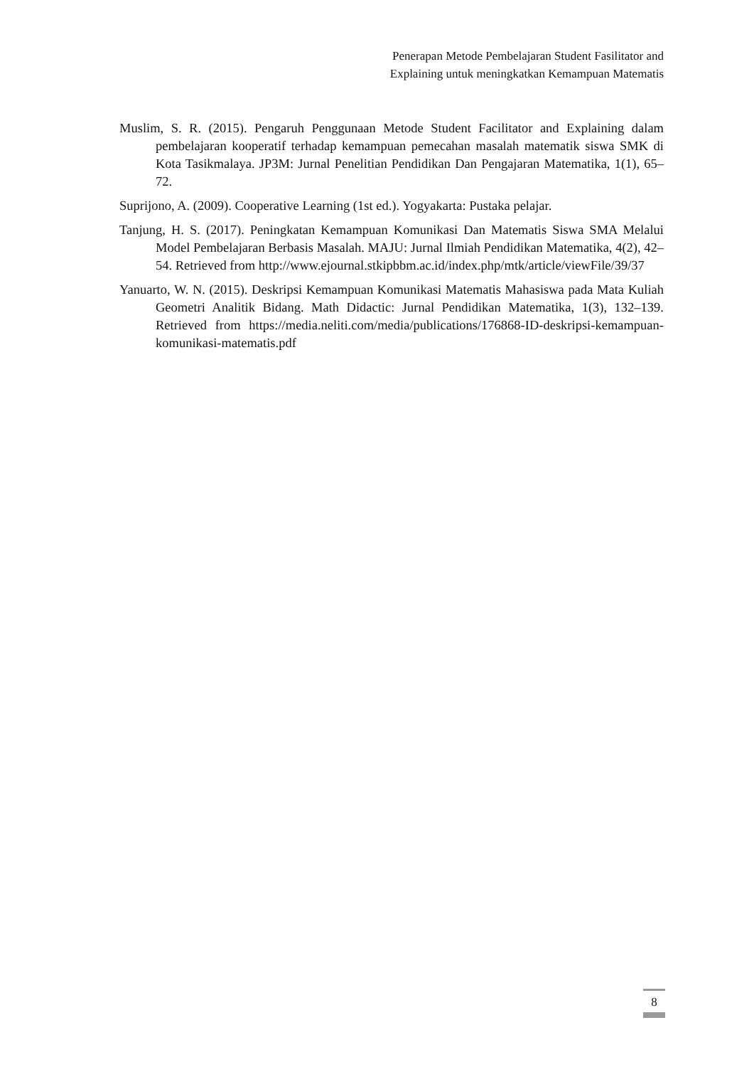Penerapan Metode Pembelajaran Student Fasilitator and
Explaining untuk meningkatkan Kemampuan Matematis
Muslim, S. R. (2015). Pengaruh Penggunaan Metode Student Facilitator and Explaining dalam pembelajaran kooperatif terhadap kemampuan pemecahan masalah matematik siswa SMK di Kota Tasikmalaya. JP3M: Jurnal Penelitian Pendidikan Dan Pengajaran Matematika, 1(1), 65–72.
Suprijono, A. (2009). Cooperative Learning (1st ed.). Yogyakarta: Pustaka pelajar.
Tanjung, H. S. (2017). Peningkatan Kemampuan Komunikasi Dan Matematis Siswa SMA Melalui Model Pembelajaran Berbasis Masalah. MAJU: Jurnal Ilmiah Pendidikan Matematika, 4(2), 42–54. Retrieved from http://www.ejournal.stkipbbm.ac.id/index.php/mtk/article/viewFile/39/37
Yanuarto, W. N. (2015). Deskripsi Kemampuan Komunikasi Matematis Mahasiswa pada Mata Kuliah Geometri Analitik Bidang. Math Didactic: Jurnal Pendidikan Matematika, 1(3), 132–139. Retrieved from https://media.neliti.com/media/publications/176868-ID-deskripsi-kemampuan-komunikasi-matematis.pdf
8